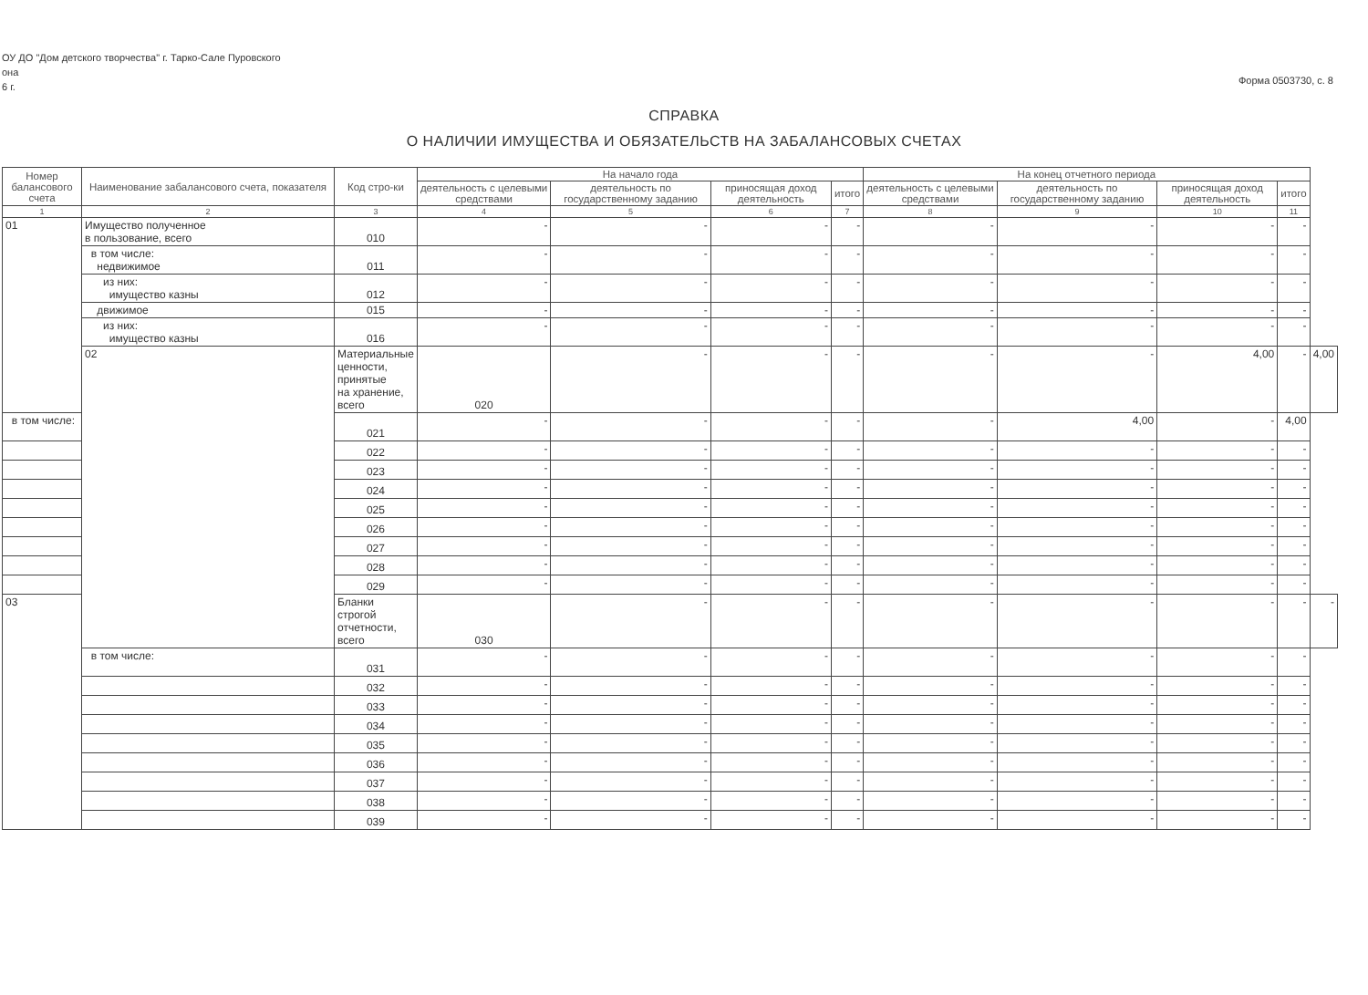ОУ ДО "Дом детского творчества" г. Тарко-Сале Пуровского
она
6 г.
Форма 0503730, с. 8
СПРАВКА
О НАЛИЧИИ ИМУЩЕСТВА И ОБЯЗАТЕЛЬСТВ НА ЗАБАЛАНСОВЫХ СЧЕТАХ
| Номер балансового счета | Наименование забалансового счета, показателя | Код стро-ки | На начало года | | | | На конец отчетного периода | | | | |
| --- | --- | --- | --- | --- | --- | --- | --- | --- | --- | --- | --- |
| | | | деятельность с целевыми средствами | деятельность по государственному заданию | приносящая доход деятельность | итого | деятельность с целевыми средствами | деятельность по государственному заданию | приносящая доход деятельность | итого | |
| 1 | 2 | 3 | 4 | 5 | 6 | 7 | 8 | 9 | 10 | 11 | |
| 01 | Имущество полученное в пользование, всего | 010 | - | - | - | - | - | - | - | - | |
| | в том числе: недвижимое | 011 | - | - | - | - | - | - | - | - | |
| | из них: имущество казны | 012 | - | - | - | - | - | - | - | - | |
| | движимое | 015 | - | - | - | - | - | - | - | - | |
| | из них: имущество казны | 016 | - | - | - | - | - | - | - | - | |
| | 02 | Материальные ценности, принятые на хранение, всего | 020 | - | - | - | - | - | 4,00 | - | 4,00 |
| в том числе: | | 021 | - | - | - | - | - | 4,00 | - | 4,00 | |
| | | 022 | - | - | - | - | - | - | - | - | |
| | | 023 | - | - | - | - | - | - | - | - | |
| | | 024 | - | - | - | - | - | - | - | - | |
| | | 025 | - | - | - | - | - | - | - | - | |
| | | 026 | - | - | - | - | - | - | - | - | |
| | | 027 | - | - | - | - | - | - | - | - | |
| | | 028 | - | - | - | - | - | - | - | - | |
| | | 029 | - | - | - | - | - | - | - | - | |
| 03 | | Бланки строгой отчетности, всего | 030 | - | - | - | - | - | - | - | - |
| | в том числе: | 031 | - | - | - | - | - | - | - | - | |
| | | 032 | - | - | - | - | - | - | - | - | |
| | | 033 | - | - | - | - | - | - | - | - | |
| | | 034 | - | - | - | - | - | - | - | - | |
| | | 035 | - | - | - | - | - | - | - | - | |
| | | 036 | - | - | - | - | - | - | - | - | |
| | | 037 | - | - | - | - | - | - | - | - | |
| | | 038 | - | - | - | - | - | - | - | - | |
| | | 039 | - | - | - | - | - | - | - | - | |